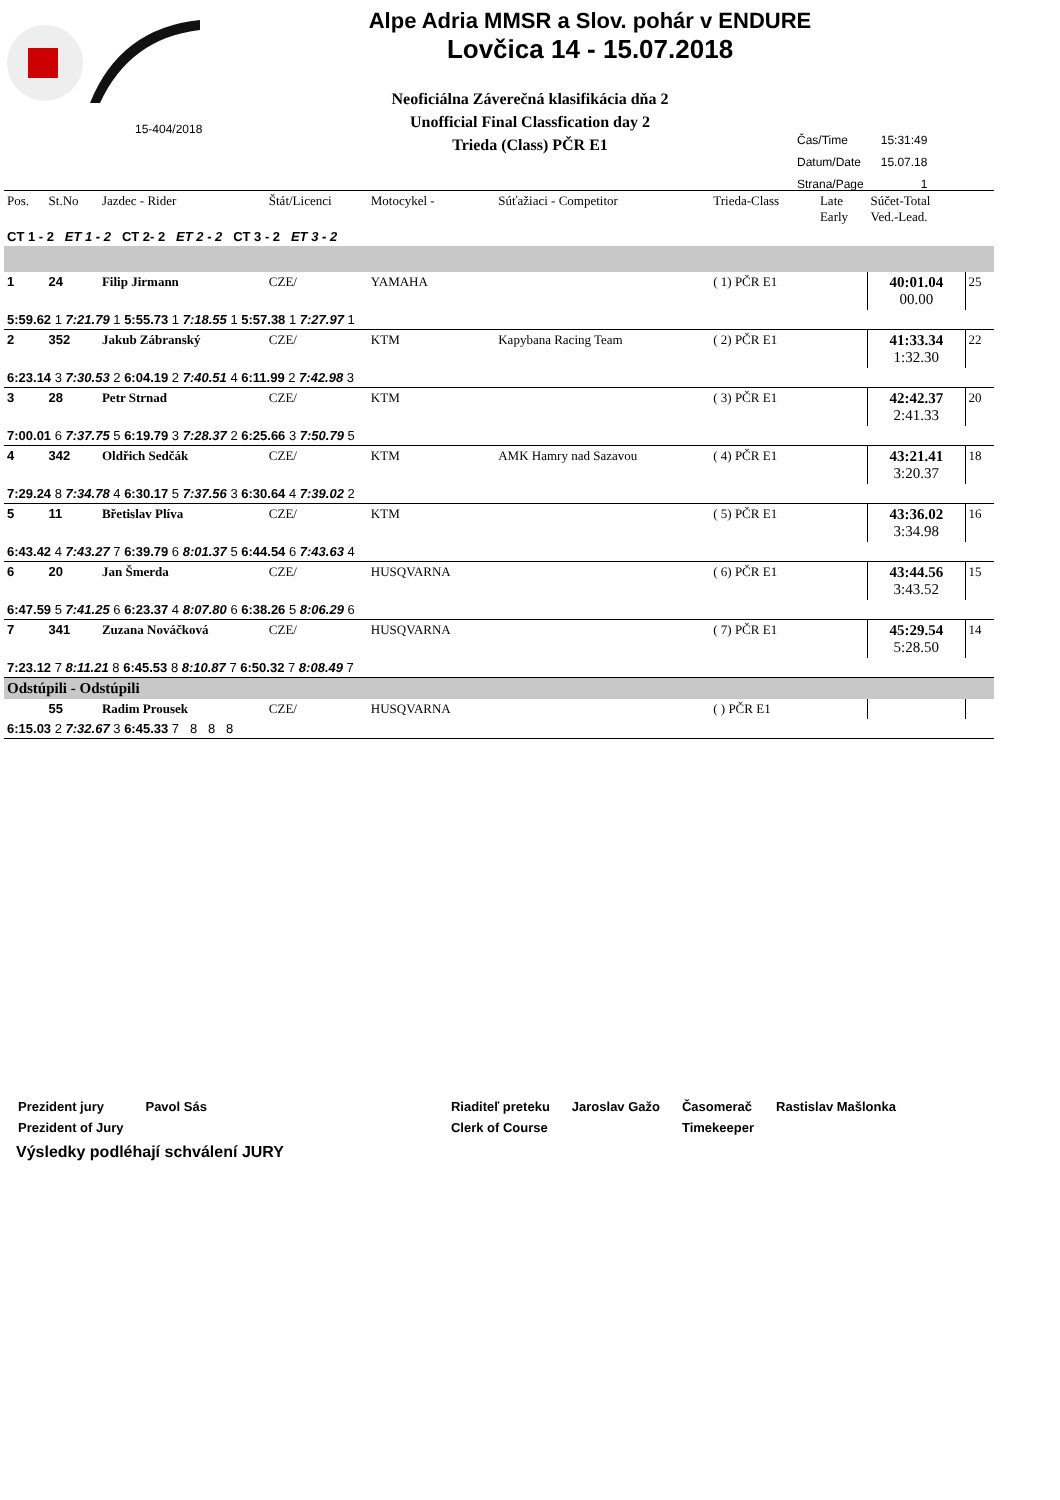Alpe Adria MMSR a Slov. pohár v ENDURE
Lovčica 14 - 15.07.2018
Neoficiálna Záverečná klasifikácia dňa 2
Unofficial Final Classfication day 2
Trieda (Class) PČR E1
15-404/2018
| Čas/Time | 15:31:49 |
| Datum/Date | 15.07.18 |
| Strana/Page | 1 |
| Pos. | St.No | Jazdec - Rider | Štát/Licenci | Motocykel - | Súťažiaci - Competitor | Trieda-Class | Late Early | Súčet-Total Ved.-Lead. | |
| CT 1 - 2 ET 1 - 2 CT 2- 2 ET 2 - 2 CT 3 - 2 ET 3 - 2 | | | | | | | | | |
| 1 | 24 | Filip Jirmann | CZE/ | YAMAHA | | ( 1) PČR E1 | | 40:01.04 00.00 | 25 |
| 5:59.62 1 7:21.79 1 5:55.73 1 7:18.55 1 5:57.38 1 7:27.97 1 | | | | | | | | | |
| 2 | 352 | Jakub Zábranský | CZE/ | KTM | Kapybana Racing Team | ( 2) PČR E1 | | 41:33.34 1:32.30 | 22 |
| 6:23.14 3 7:30.53 2 6:04.19 2 7:40.51 4 6:11.99 2 7:42.98 3 | | | | | | | | | |
| 3 | 28 | Petr Strnad | CZE/ | KTM | | ( 3) PČR E1 | | 42:42.37 2:41.33 | 20 |
| 7:00.01 6 7:37.75 5 6:19.79 3 7:28.37 2 6:25.66 3 7:50.79 5 | | | | | | | | | |
| 4 | 342 | Oldřich Sedčák | CZE/ | KTM | AMK Hamry nad Sazavou | ( 4) PČR E1 | | 43:21.41 3:20.37 | 18 |
| 7:29.24 8 7:34.78 4 6:30.17 5 7:37.56 3 6:30.64 4 7:39.02 2 | | | | | | | | | |
| 5 | 11 | Břetislav Plíva | CZE/ | KTM | | ( 5) PČR E1 | | 43:36.02 3:34.98 | 16 |
| 6:43.42 4 7:43.27 7 6:39.79 6 8:01.37 5 6:44.54 6 7:43.63 4 | | | | | | | | | |
| 6 | 20 | Jan Šmerda | CZE/ | HUSQVARNA | | ( 6) PČR E1 | | 43:44.56 3:43.52 | 15 |
| 6:47.59 5 7:41.25 6 6:23.37 4 8:07.80 6 6:38.26 5 8:06.29 6 | | | | | | | | | |
| 7 | 341 | Zuzana Nováčková | CZE/ | HUSQVARNA | | ( 7) PČR E1 | | 45:29.54 5:28.50 | 14 |
| 7:23.12 7 8:11.21 8 6:45.53 8 8:10.87 7 6:50.32 7 8:08.49 7 | | | | | | | | | |
| Odstúpili - Odstúpili | | | | | | | | | |
| | 55 | Radim Prousek | CZE/ | HUSQVARNA | | ( ) PČR E1 | | | |
| 6:15.03 2 7:32.67 3 6:45.33 7 8 8 8 | | | | | | | | | |
| Prezident jury | Pavol Sás | | Riaditeľ preteku | Jaroslav Gažo | Časomerač | Rastislav Mašlonka |
| Prezident of Jury | | | Clerk of Course | | Timekeeper | |
Výsledky podléhají schválení JURY